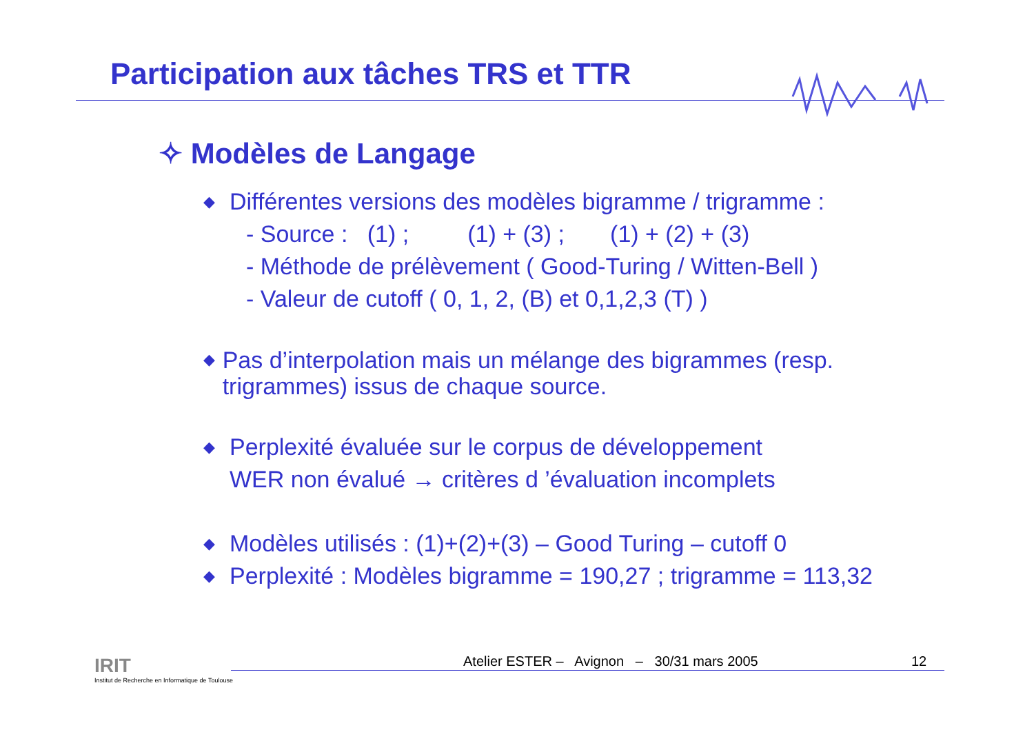Participation aux tâches TRS et TTR
✧ Modèles de Langage
◆
Différentes versions des modèles bigramme / trigramme :
- Source : (1) ; (1) + (3) ; (1) + (2) + (3)
- Méthode de prélèvement ( Good-Turing / Witten-Bell )
- Valeur de cutoff ( 0, 1, 2, (B) et 0,1,2,3 (T) )
◆
Pas d’interpolation mais un mélange des bigrammes (resp. trigrammes) issus de chaque source.
◆
Perplexité évaluée sur le corpus de développement
WER non évalué → critères d ’évaluation incomplets
◆
Modèles utilisés : (1)+(2)+(3) – Good Turing – cutoff 0
◆
Perplexité : Modèles bigramme = 190,27 ; trigramme = 113,32
IRIT
Institut de Recherche en Informatique de Toulouse
Atelier ESTER – Avignon – 30/31 mars 2005
12